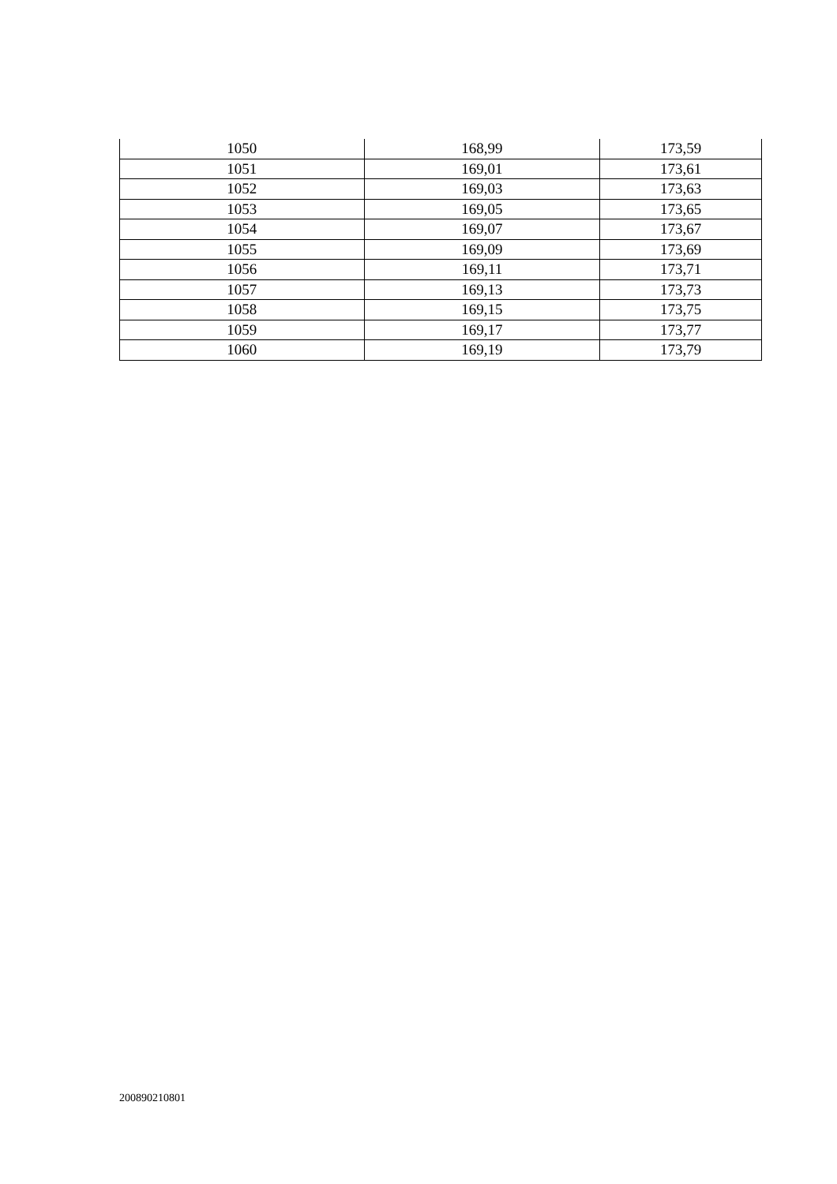| 1050 | 168,99 | 173,59 |
| 1051 | 169,01 | 173,61 |
| 1052 | 169,03 | 173,63 |
| 1053 | 169,05 | 173,65 |
| 1054 | 169,07 | 173,67 |
| 1055 | 169,09 | 173,69 |
| 1056 | 169,11 | 173,71 |
| 1057 | 169,13 | 173,73 |
| 1058 | 169,15 | 173,75 |
| 1059 | 169,17 | 173,77 |
| 1060 | 169,19 | 173,79 |
200890210801